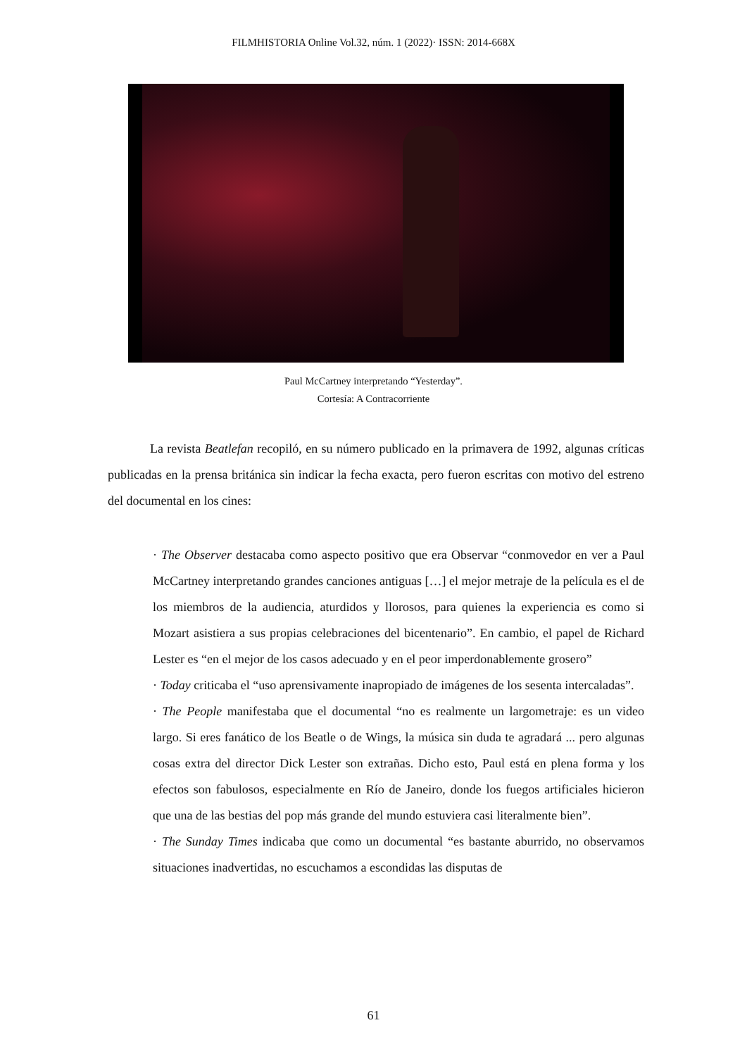FILMHISTORIA Online Vol.32, núm. 1 (2022)· ISSN: 2014-668X
Paul McCartney interpretando “Yesterday”.
Cortesía: A Contracorriente
La revista Beatlefan recopiló, en su número publicado en la primavera de 1992, algunas críticas publicadas en la prensa británica sin indicar la fecha exacta, pero fueron escritas con motivo del estreno del documental en los cines:
· The Observer destacaba como aspecto positivo que era Observar “conmovedor en ver a Paul McCartney interpretando grandes canciones antiguas […] el mejor metraje de la película es el de los miembros de la audiencia, aturdidos y llorosos, para quienes la experiencia es como si Mozart asistiera a sus propias celebraciones del bicentenario”. En cambio, el papel de Richard Lester es “en el mejor de los casos adecuado y en el peor imperdonablemente grosero”
· Today criticaba el “uso aprensivamente inapropiado de imágenes de los sesenta intercaladas”.
· The People manifestaba que el documental “no es realmente un largometraje: es un video largo. Si eres fanático de los Beatle o de Wings, la música sin duda te agradará ... pero algunas cosas extra del director Dick Lester son extrañas. Dicho esto, Paul está en plena forma y los efectos son fabulosos, especialmente en Río de Janeiro, donde los fuegos artificiales hicieron que una de las bestias del pop más grande del mundo estuviera casi literalmente bien”.
· The Sunday Times indicaba que como un documental “es bastante aburrido, no observamos situaciones inadvertidas, no escuchamos a escondidas las disputas de
61